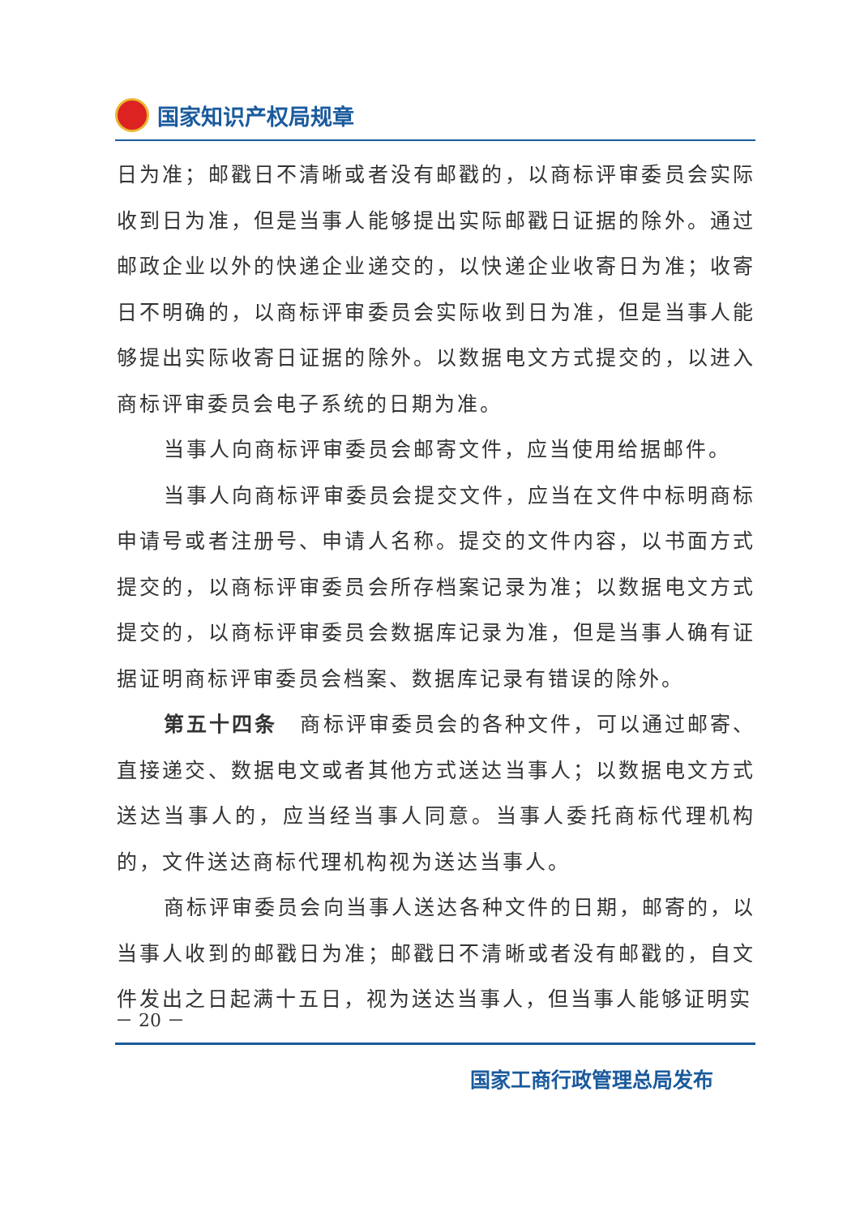国家知识产权局规章
日为准；邮戳日不清晰或者没有邮戳的，以商标评审委员会实际收到日为准，但是当事人能够提出实际邮戳日证据的除外。通过邮政企业以外的快递企业递交的，以快递企业收寄日为准；收寄日不明确的，以商标评审委员会实际收到日为准，但是当事人能够提出实际收寄日证据的除外。以数据电文方式提交的，以进入商标评审委员会电子系统的日期为准。
当事人向商标评审委员会邮寄文件，应当使用给据邮件。
当事人向商标评审委员会提交文件，应当在文件中标明商标申请号或者注册号、申请人名称。提交的文件内容，以书面方式提交的，以商标评审委员会所存档案记录为准；以数据电文方式提交的，以商标评审委员会数据库记录为准，但是当事人确有证据证明商标评审委员会档案、数据库记录有错误的除外。
第五十四条　商标评审委员会的各种文件，可以通过邮寄、直接递交、数据电文或者其他方式送达当事人；以数据电文方式送达当事人的，应当经当事人同意。当事人委托商标代理机构的，文件送达商标代理机构视为送达当事人。
商标评审委员会向当事人送达各种文件的日期，邮寄的，以当事人收到的邮戳日为准；邮戳日不清晰或者没有邮戳的，自文件发出之日起满十五日，视为送达当事人，但当事人能够证明实
－ 20 －
国家工商行政管理总局发布